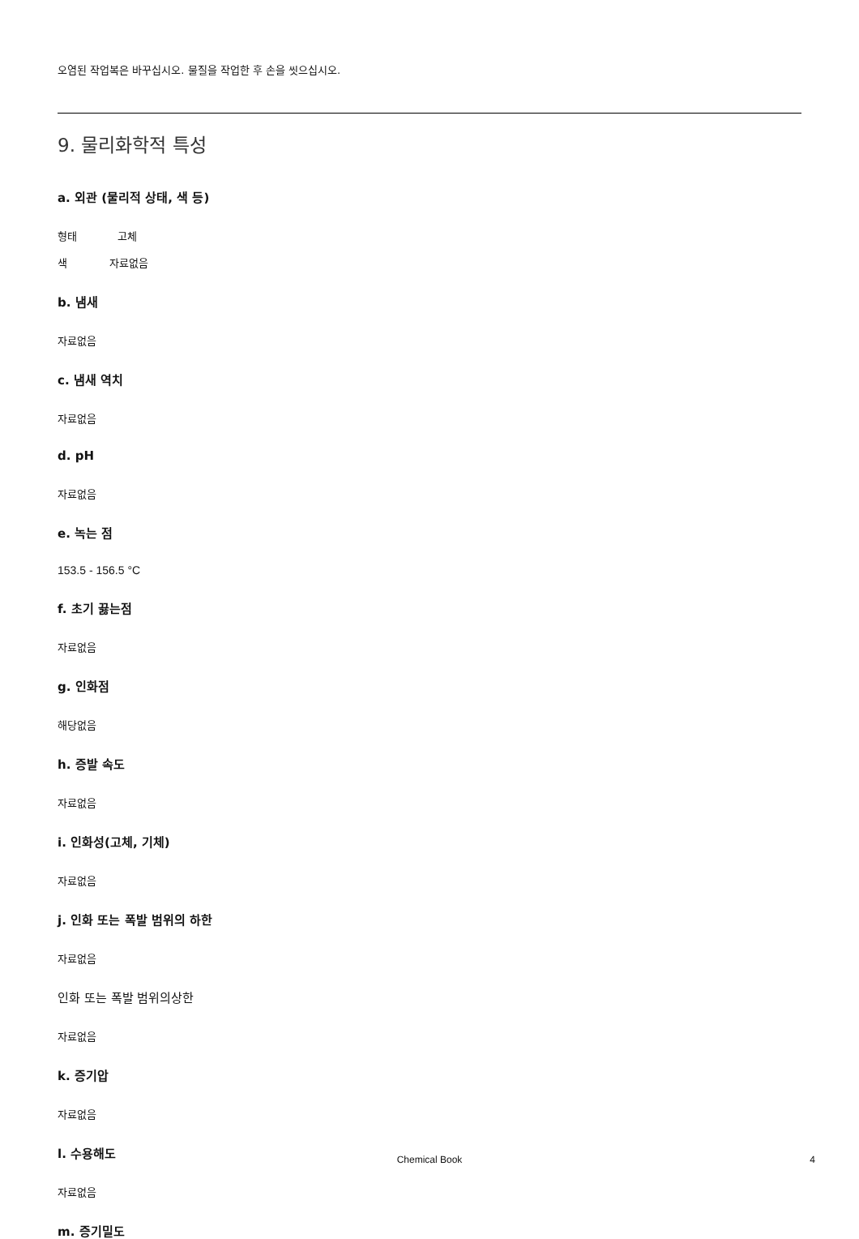오염된 작업복은 바꾸십시오. 물질을 작업한 후 손을 씻으십시오.
9. 물리화학적 특성
a. 외관 (물리적 상태, 색 등)
형태 고체
색 자료없음
b. 냄새
자료없음
c. 냄새 역치
자료없음
d. pH
자료없음
e. 녹는 점
153.5 - 156.5 °C
f. 초기 끓는점
자료없음
g. 인화점
해당없음
h. 증발 속도
자료없음
i. 인화성(고체, 기체)
자료없음
j. 인화 또는 폭발 범위의 하한
자료없음
인화 또는 폭발 범위의상한
자료없음
k. 증기압
자료없음
l. 수용해도
자료없음
m. 증기밀도
Chemical Book
4